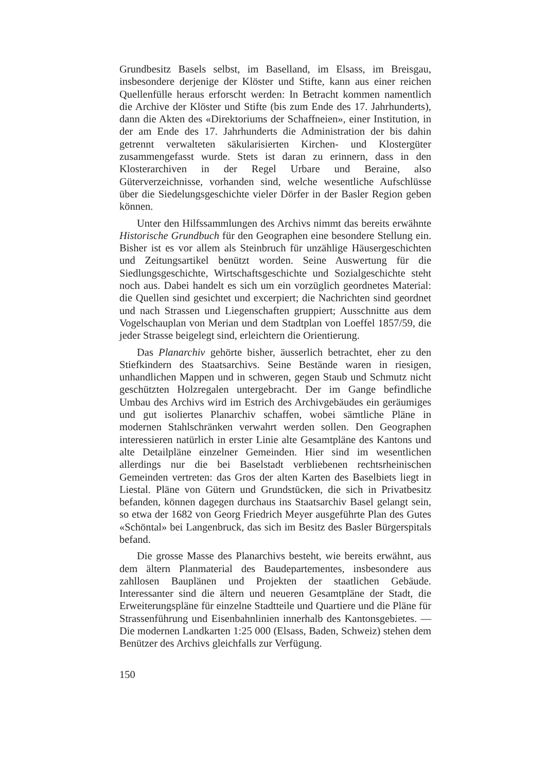Grundbesitz Basels selbst, im Baselland, im Elsass, im Breisgau, insbesondere derjenige der Klöster und Stifte, kann aus einer reichen Quellenfülle heraus erforscht werden: In Betracht kommen namentlich die Archive der Klöster und Stifte (bis zum Ende des 17. Jahrhunderts), dann die Akten des «Direktoriums der Schaffneien», einer Institution, in der am Ende des 17. Jahrhunderts die Administration der bis dahin getrennt verwalteten säkularisierten Kirchen- und Klostergüter zusammengefasst wurde. Stets ist daran zu erinnern, dass in den Klosterarchiven in der Regel Urbare und Beraine, also Güterverzeichnisse, vorhanden sind, welche wesentliche Aufschlüsse über die Siedelungsgeschichte vieler Dörfer in der Basler Region geben können.
Unter den Hilfssammlungen des Archivs nimmt das bereits erwähnte Historische Grundbuch für den Geographen eine besondere Stellung ein. Bisher ist es vor allem als Steinbruch für unzählige Häusergeschichten und Zeitungsartikel benützt worden. Seine Auswertung für die Siedlungsgeschichte, Wirtschaftsgeschichte und Sozialgeschichte steht noch aus. Dabei handelt es sich um ein vorzüglich geordnetes Material: die Quellen sind gesichtet und excerpiert; die Nachrichten sind geordnet und nach Strassen und Liegenschaften gruppiert; Ausschnitte aus dem Vogelschauplan von Merian und dem Stadtplan von Loeffel 1857/59, die jeder Strasse beigelegt sind, erleichtern die Orientierung.
Das Planarchiv gehörte bisher, äusserlich betrachtet, eher zu den Stiefkindern des Staatsarchivs. Seine Bestände waren in riesigen, unhandlichen Mappen und in schweren, gegen Staub und Schmutz nicht geschützten Holzregalen untergebracht. Der im Gange befindliche Umbau des Archivs wird im Estrich des Archivgebäudes ein geräumiges und gut isoliertes Planarchiv schaffen, wobei sämtliche Pläne in modernen Stahlschränken verwahrt werden sollen. Den Geographen interessieren natürlich in erster Linie alte Gesamtpläne des Kantons und alte Detailpläne einzelner Gemeinden. Hier sind im wesentlichen allerdings nur die bei Baselstadt verbliebenen rechtsrheinischen Gemeinden vertreten: das Gros der alten Karten des Baselbiets liegt in Liestal. Pläne von Gütern und Grundstücken, die sich in Privatbesitz befanden, können dagegen durchaus ins Staatsarchiv Basel gelangt sein, so etwa der 1682 von Georg Friedrich Meyer ausgeführte Plan des Gutes «Schöntal» bei Langenbruck, das sich im Besitz des Basler Bürgerspitals befand.
Die grosse Masse des Planarchivs besteht, wie bereits erwähnt, aus dem ältern Planmaterial des Baudepartementes, insbesondere aus zahllosen Bauplänen und Projekten der staatlichen Gebäude. Interessanter sind die ältern und neueren Gesamtpläne der Stadt, die Erweiterungspläne für einzelne Stadtteile und Quartiere und die Pläne für Strassenführung und Eisenbahnlinien innerhalb des Kantonsgebietes. — Die modernen Landkarten 1:25 000 (Elsass, Baden, Schweiz) stehen dem Benützer des Archivs gleichfalls zur Verfügung.
150